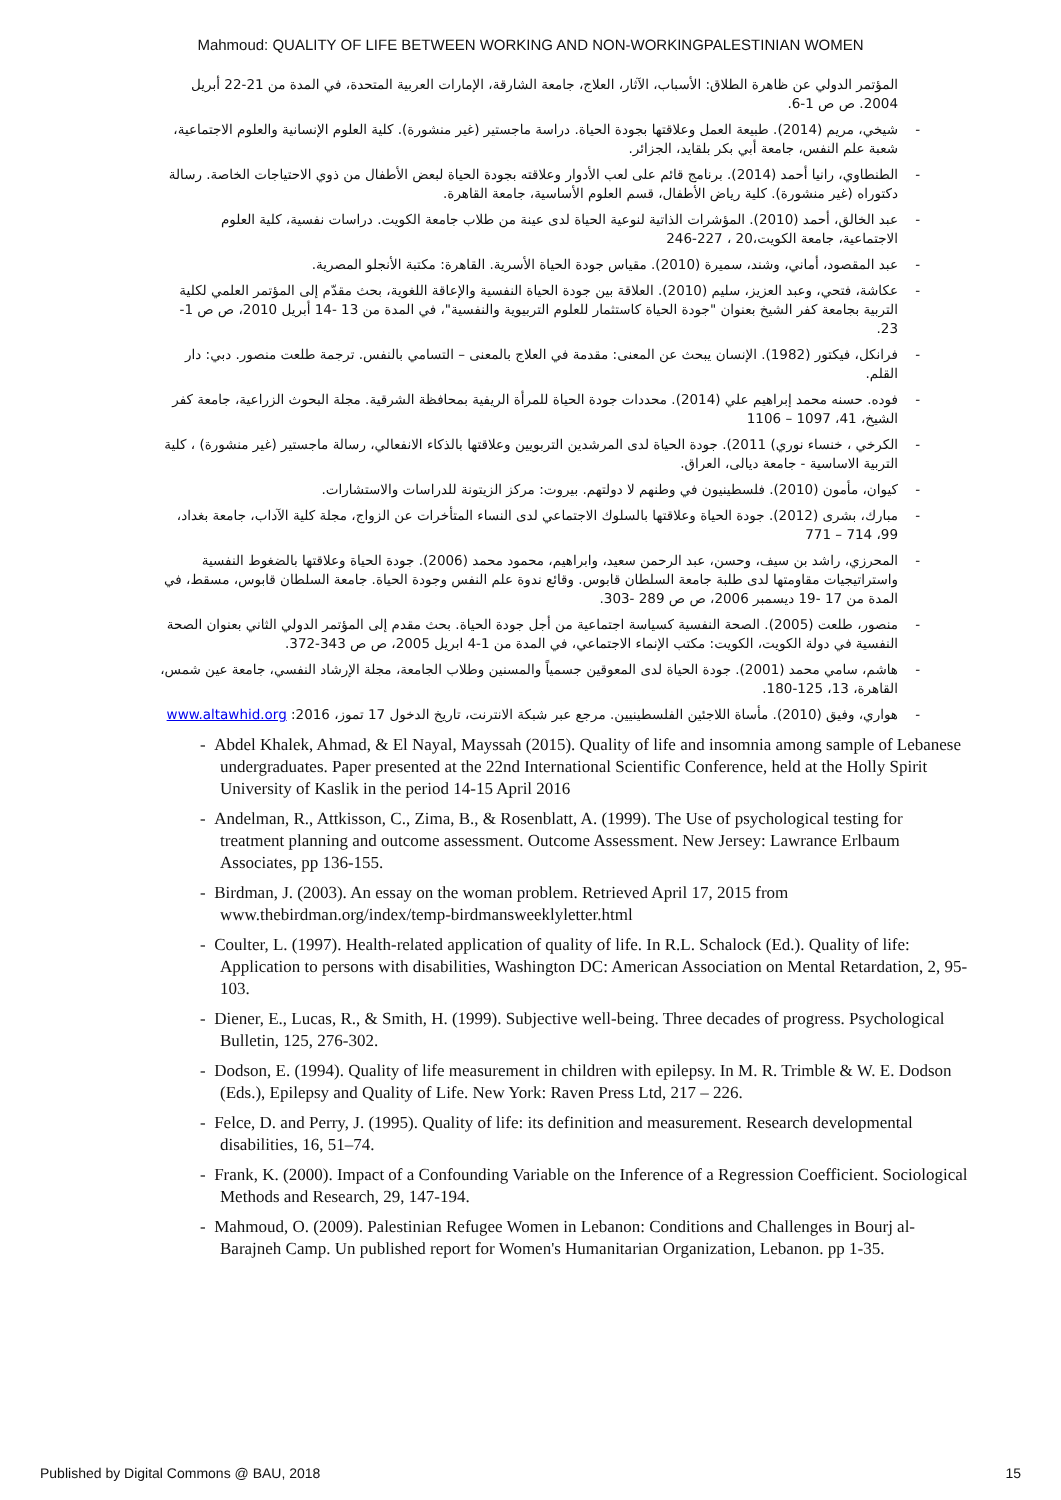Mahmoud: QUALITY OF LIFE BETWEEN WORKING AND NON-WORKINGPALESTINIAN WOMEN
المؤتمر الدولي عن ظاهرة الطلاق: الأسباب، الآثار، العلاج، جامعة الشارقة، الإمارات العربية المتحدة، في المدة من 21-22 أبريل 2004. ص ص 1-6.
- شيخي، مريم (2014). طبيعة العمل وعلاقتها بجودة الحياة. دراسة ماجستير (غير منشورة). كلية العلوم الإنسانية والعلوم الاجتماعية، شعبة علم النفس، جامعة أبي بكر بلقايد، الجزائر.
- الطنطاوي، رانيا أحمد (2014). برنامج قائم على لعب الأدوار وعلاقته بجودة الحياة لبعض الأطفال من ذوي الاحتياجات الخاصة. رسالة دكتوراه (غير منشورة). كلية رياض الأطفال، قسم العلوم الأساسية، جامعة القاهرة.
- عبد الخالق، أحمد (2010). المؤشرات الذاتية لنوعية الحياة لدى عينة من طلاب جامعة الكويت. دراسات نفسية، كلية العلوم الاجتماعية، جامعة الكويت،20 ، 227-246
- عبد المقصود، أماني، وشند، سميرة (2010). مقياس جودة الحياة الأسرية. القاهرة: مكتبة الأنجلو المصرية.
- عكاشة، فتحي، وعبد العزيز، سليم (2010). العلاقة بين جودة الحياة النفسية والإعاقة اللغوية، بحث مقدّم إلى المؤتمر العلمي لكلية التربية بجامعة كفر الشيخ بعنوان "جودة الحياة كاستثمار للعلوم التربيوية والنفسية"، في المدة من 13 -14 أبريل 2010، ص ص 1-23.
- فرانكل، فيكتور (1982). الإنسان يبحث عن المعنى: مقدمة في العلاج بالمعنى – التسامي بالنفس. ترجمة طلعت منصور. دبي: دار القلم.
- فوده. حسنه محمد إبراهيم علي (2014). محددات جودة الحياة للمرأة الريفية بمحافظة الشرقية. مجلة البحوث الزراعية، جامعة كفر الشيخ، 41، 1097 – 1106
- الكرخي ، خنساء نوري) 2011). جودة الحياة لدى المرشدين التربويين وعلاقتها بالذكاء الانفعالي، رسالة ماجستير (غير منشورة) ، كلية التربية الاساسية - جامعة ديالى، العراق.
- كيوان، مأمون (2010). فلسطينيون في وطنهم لا دولتهم. بيروت: مركز الزيتونة للدراسات والاستشارات.
- مبارك، بشرى (2012). جودة الحياة وعلاقتها بالسلوك الاجتماعي لدى النساء المتأخرات عن الزواج، مجلة كلية الآداب، جامعة بغداد، 99، 714 – 771
- المحرزي، راشد بن سيف، وحسن، عبد الرحمن سعيد، وابراهيم، محمود محمد (2006). جودة الحياة وعلاقتها بالضغوط النفسية واستراتيجيات مقاومتها لدى طلبة جامعة السلطان قابوس. وقائع ندوة علم النفس وجودة الحياة. جامعة السلطان قابوس، مسقط، في المدة من 17 -19 ديسمبر 2006، ص ص 289 -303.
- منصور، طلعت (2005). الصحة النفسية كسياسة اجتماعية من أجل جودة الحياة. بحث مقدم إلى المؤتمر الدولي الثاني بعنوان الصحة النفسية في دولة الكويت، الكويت: مكتب الإنماء الاجتماعي، في المدة من 1-4 ابريل 2005، ص ص 343-372.
- هاشم، سامي محمد (2001). جودة الحياة لدى المعوقين جسمياً والمسنين وطلاب الجامعة، مجلة الإرشاد النفسي، جامعة عين شمس، القاهرة، 13، 125-180.
- هواري، وفيق (2010). مأساة اللاجئين الفلسطينيين. مرجع عبر شبكة الانترنت، تاريخ الدخول 17 تموز، 2016: www.altawhid.org
- Abdel Khalek, Ahmad, & El Nayal, Mayssah (2015). Quality of life and insomnia among sample of Lebanese undergraduates. Paper presented at the 22nd International Scientific Conference, held at the Holly Spirit University of Kaslik in the period 14-15 April 2016
- Andelman, R., Attkisson, C., Zima, B., & Rosenblatt, A. (1999). The Use of psychological testing for treatment planning and outcome assessment. Outcome Assessment. New Jersey: Lawrance Erlbaum Associates, pp 136-155.
- Birdman, J. (2003). An essay on the woman problem. Retrieved April 17, 2015 from www.thebirdman.org/index/temp-birdmansweeklyletter.html
- Coulter, L. (1997). Health-related application of quality of life. In R.L. Schalock (Ed.). Quality of life: Application to persons with disabilities, Washington DC: American Association on Mental Retardation, 2, 95-103.
- Diener, E., Lucas, R., & Smith, H. (1999). Subjective well-being. Three decades of progress. Psychological Bulletin, 125, 276-302.
- Dodson, E. (1994). Quality of life measurement in children with epilepsy. In M. R. Trimble & W. E. Dodson (Eds.), Epilepsy and Quality of Life. New York: Raven Press Ltd, 217 – 226.
- Felce, D. and Perry, J. (1995). Quality of life: its definition and measurement. Research developmental disabilities, 16, 51–74.
- Frank, K. (2000). Impact of a Confounding Variable on the Inference of a Regression Coefficient. Sociological Methods and Research, 29, 147-194.
- Mahmoud, O. (2009). Palestinian Refugee Women in Lebanon: Conditions and Challenges in Bourj al-Barajneh Camp. Un published report for Women's Humanitarian Organization, Lebanon. pp 1-35.
Published by Digital Commons @ BAU, 2018 15